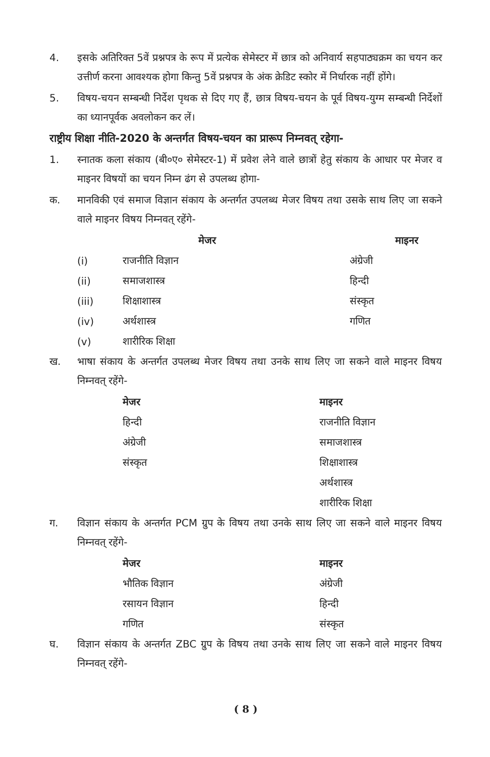4. इसके अतिरिक्त 5वें प्रश्नपत्र के रूप में प्रत्येक सेमेस्टर में छात्र को अनिवार्य सहपाठ्यक्रम का चयन कर उत्तीर्ण करना आवश्यक होगा किन्तु 5वें प्रश्नपत्र के अंक क्रेडिट स्कोर में निर्धारक नहीं होंगे।
5. विषय-चयन सम्बन्धी निर्देश पृथक से दिए गए हैं, छात्र विषय-चयन के पूर्व विषय-युग्म सम्बन्धी निर्देशों का ध्यानपूर्वक अवलोकन कर लें।
राष्ट्रीय शिक्षा नीति-2020 के अन्तर्गत विषय-चयन का प्रारूप निम्नवत् रहेगा-
1. स्नातक कला संकाय (बी०ए० सेमेस्टर-1) में प्रवेश लेने वाले छात्रों हेतु संकाय के आधार पर मेजर व माइनर विषयों का चयन निम्न ढंग से उपलब्ध होगा-
क. मानविकी एवं समाज विज्ञान संकाय के अन्तर्गत उपलब्ध मेजर विषय तथा उसके साथ लिए जा सकने वाले माइनर विषय निम्नवत् रहेंगे-
| | मेजर | माइनर |
| --- | --- | --- |
| (i) | राजनीति विज्ञान | अंग्रेजी |
| (ii) | समाजशास्त्र | हिन्दी |
| (iii) | शिक्षाशास्त्र | संस्कृत |
| (iv) | अर्थशास्त्र | गणित |
| (v) | शारीरिक शिक्षा | |
ख. भाषा संकाय के अन्तर्गत उपलब्ध मेजर विषय तथा उनके साथ लिए जा सकने वाले माइनर विषय निम्नवत् रहेंगे-
| | मेजर | माइनर |
| --- | --- | --- |
| | हिन्दी | राजनीति विज्ञान |
| | अंग्रेजी | समाजशास्त्र |
| | संस्कृत | शिक्षाशास्त्र |
| | | अर्थशास्त्र |
| | | शारीरिक शिक्षा |
ग. विज्ञान संकाय के अन्तर्गत PCM ग्रुप के विषय तथा उनके साथ लिए जा सकने वाले माइनर विषय निम्नवत् रहेंगे-
| | मेजर | माइनर |
| --- | --- | --- |
| | भौतिक विज्ञान | अंग्रेजी |
| | रसायन विज्ञान | हिन्दी |
| | गणित | संस्कृत |
घ. विज्ञान संकाय के अन्तर्गत ZBC ग्रुप के विषय तथा उनके साथ लिए जा सकने वाले माइनर विषय निम्नवत् रहेंगे-
( 8 )